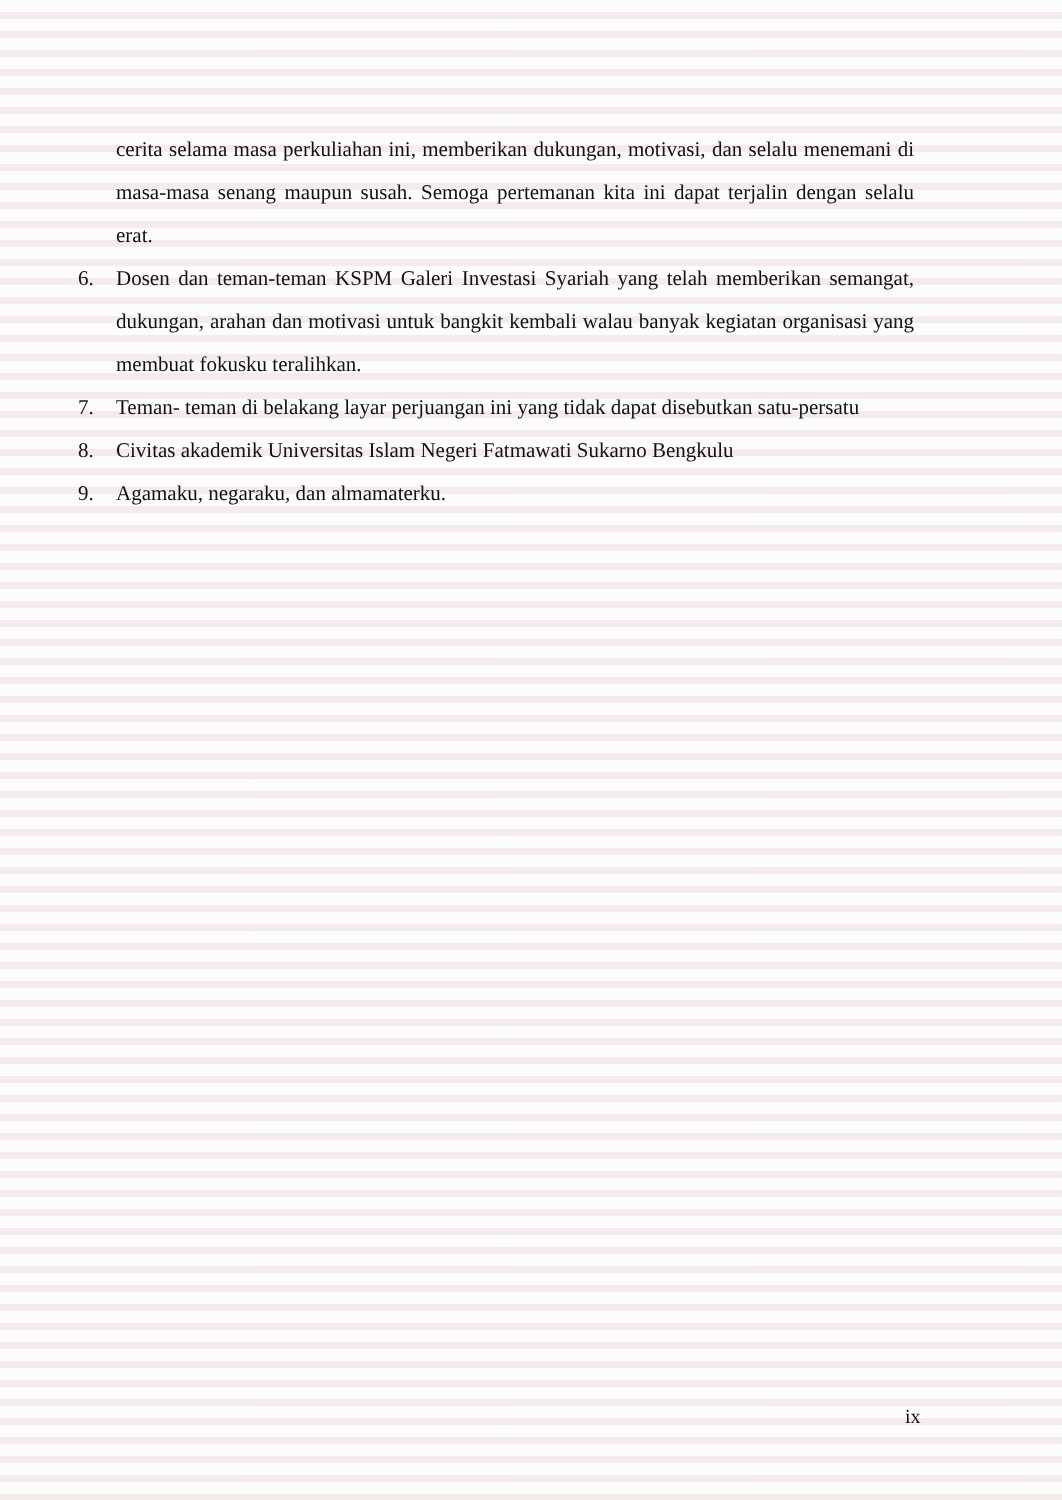cerita selama masa perkuliahan ini, memberikan dukungan, motivasi, dan selalu menemani di masa-masa senang maupun susah. Semoga pertemanan kita ini dapat terjalin dengan selalu erat.
6. Dosen dan teman-teman KSPM Galeri Investasi Syariah yang telah memberikan semangat, dukungan, arahan dan motivasi untuk bangkit kembali walau banyak kegiatan organisasi yang membuat fokusku teralihkan.
7. Teman- teman di belakang layar perjuangan ini yang tidak dapat disebutkan satu-persatu
8. Civitas akademik Universitas Islam Negeri Fatmawati Sukarno Bengkulu
9. Agamaku, negaraku, dan almamaterku.
ix